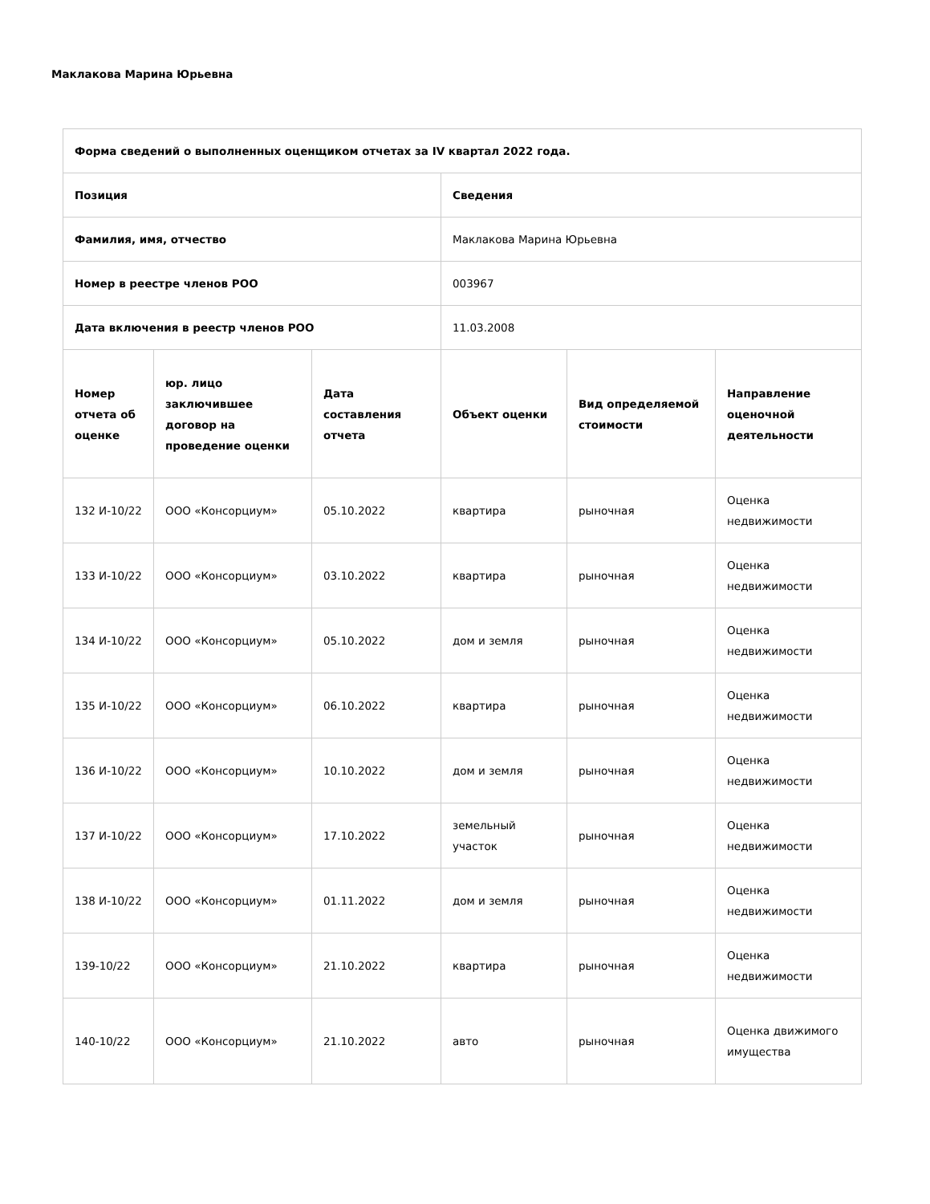Маклакова Марина Юрьевна
| Форма сведений о выполненных оценщиком отчетах за IV квартал 2022 года. | | | | | |
| --- | --- | --- | --- | --- | --- |
| Позиция | | | Сведения | | |
| Фамилия, имя, отчество | | | Маклакова Марина Юрьевна | | |
| Номер в реестре членов РОО | | | 003967 | | |
| Дата включения в реестр членов РОО | | | 11.03.2008 | | |
| Номер отчета об оценке | юр. лицо заключившее договор на проведение оценки | Дата составления отчета | Объект оценки | Вид определяемой стоимости | Направление оценочной деятельности |
| 132 И-10/22 | ООО «Консорциум» | 05.10.2022 | квартира | рыночная | Оценка недвижимости |
| 133 И-10/22 | ООО «Консорциум» | 03.10.2022 | квартира | рыночная | Оценка недвижимости |
| 134 И-10/22 | ООО «Консорциум» | 05.10.2022 | дом и земля | рыночная | Оценка недвижимости |
| 135 И-10/22 | ООО «Консорциум» | 06.10.2022 | квартира | рыночная | Оценка недвижимости |
| 136 И-10/22 | ООО «Консорциум» | 10.10.2022 | дом и земля | рыночная | Оценка недвижимости |
| 137 И-10/22 | ООО «Консорциум» | 17.10.2022 | земельный участок | рыночная | Оценка недвижимости |
| 138 И-10/22 | ООО «Консорциум» | 01.11.2022 | дом и земля | рыночная | Оценка недвижимости |
| 139-10/22 | ООО «Консорциум» | 21.10.2022 | квартира | рыночная | Оценка недвижимости |
| 140-10/22 | ООО «Консорциум» | 21.10.2022 | авто | рыночная | Оценка движимого имущества |